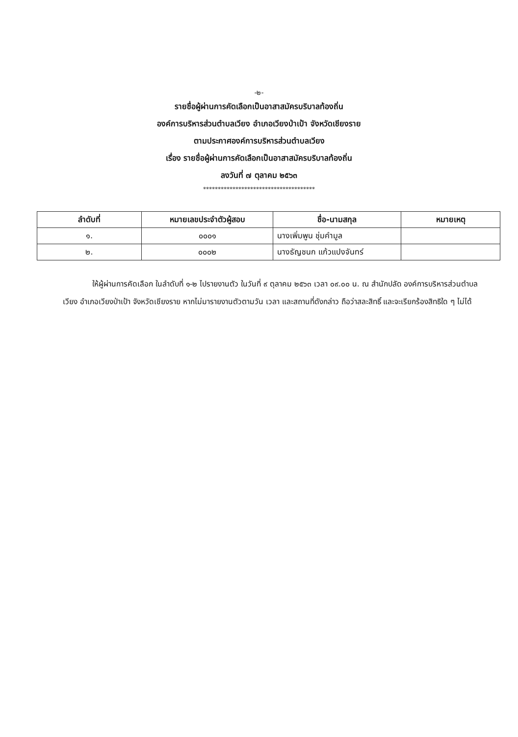-๒-
รายชื่อผู้ผ่านการคัดเลือกเป็นอาสาสมัครบริบาลท้องถิ่น
องค์การบริหารส่วนตำบลเวียง อำเภอเวียงป่าเป้า จังหวัดเชียงราย
ตามประกาศองค์การบริหารส่วนตำบลเวียง
เรื่อง รายชื่อผู้ผ่านการคัดเลือกเป็นอาสาสมัครบริบาลท้องถิ่น
ลงวันที่ ๗ ตุลาคม ๒๕๖๓
**************************************
| ลำดับที่ | หมายเลขประจำตัวผู้สอบ | ชื่อ-นามสกุล | หมายเหตุ |
| --- | --- | --- | --- |
| ๑. | ๐๐๐๑ | นางเพิ่มพูน ชุ่มคำมูล | |
| ๒. | ๐๐๐๒ | นางธัญชนก แก้วแปงจันทร์ | |
ให้ผู้ผ่านการคัดเลือก ในลำดับที่ ๑-๒ ไปรายงานตัว ในวันที่ ๙ ตุลาคม ๒๕๖๓ เวลา ๐๙.๐๐ น. ณ สำนักปลัด องค์การบริหารส่วนตำบลเวียง อำเภอเวียงป่าเป้า จังหวัดเชียงราย หากไม่มารายงานตัวตามวัน เวลา และสถานที่ดังกล่าว ถือว่าสละสิทธิ์ และจะเรียกร้องสิทธิใด ๆ ไม่ได้